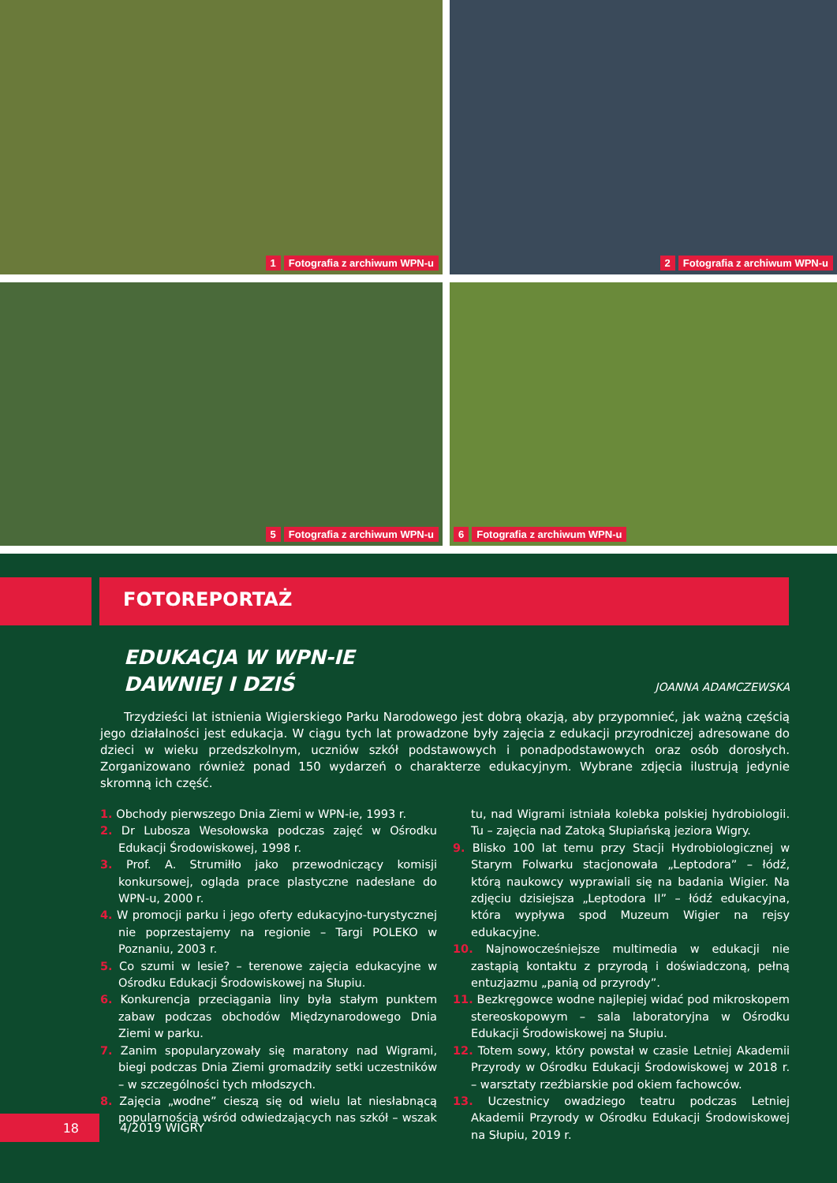1 Fotografia z archiwum WPN-u
2 Fotografia z archiwum WPN-u
5 Fotografia z archiwum WPN-u
6 Fotografia z archiwum WPN-u
FOTOREPORTAŻ
EDUKACJA W WPN-IE
DAWNIEJ I DZIŚ
JOANNA ADAMCZEWSKA
Trzydzieści lat istnienia Wigierskiego Parku Narodowego jest dobrą okazją, aby przypomnieć, jak ważną częścią jego działalności jest edukacja. W ciągu tych lat prowadzone były zajęcia z edukacji przyrodniczej adresowane do dzieci w wieku przedszkolnym, uczniów szkół podstawowych i ponadpodstawowych oraz osób dorosłych. Zorganizowano również ponad 150 wydarzeń o charakterze edukacyjnym. Wybrane zdjęcia ilustrują jedynie skromną ich część.
1. Obchody pierwszego Dnia Ziemi w WPN-ie, 1993 r.
2. Dr Lubosza Wesołowska podczas zajęć w Ośrodku Edukacji Środowiskowej, 1998 r.
3. Prof. A. Strumiłło jako przewodniczący komisji konkursowej, ogląda prace plastyczne nadesłane do WPN-u, 2000 r.
4. W promocji parku i jego oferty edukacyjno-turystycznej nie poprzestajemy na regionie – Targi POLEKO w Poznaniu, 2003 r.
5. Co szumi w lesie? – terenowe zajęcia edukacyjne w Ośrodku Edukacji Środowiskowej na Słupiu.
6. Konkurencja przeciągania liny była stałym punktem zabaw podczas obchodów Międzynarodowego Dnia Ziemi w parku.
7. Zanim spopularyzowały się maratony nad Wigrami, biegi podczas Dnia Ziemi gromadziły setki uczestników – w szczególności tych młodszych.
8. Zajęcia „wodne” cieszą się od wielu lat niesłabnącą popularnością wśród odwiedzających nas szkół – wszak tu, nad Wigrami istniała kolebka polskiej hydrobiologii. Tu – zajęcia nad Zatoką Słupiańską jeziora Wigry.
9. Blisko 100 lat temu przy Stacji Hydrobiologicznej w Starym Folwarku stacjonowała „Leptodora” – łódź, którą naukowcy wyprawiali się na badania Wigier. Na zdjęciu dzisiejsza „Leptodora II” – łódź edukacyjna, która wypływa spod Muzeum Wigier na rejsy edukacyjne.
10. Najnowocześniejsze multimedia w edukacji nie zastąpią kontaktu z przyrodą i doświadczoną, pełną entuzjazmu „panią od przyrody”.
11. Bezkręgowce wodne najlepiej widać pod mikroskopem stereoskopowym – sala laboratoryjna w Ośrodku Edukacji Środowiskowej na Słupiu.
12. Totem sowy, który powstał w czasie Letniej Akademii Przyrody w Ośrodku Edukacji Środowiskowej w 2018 r. – warsztaty rzeźbiarskie pod okiem fachowców.
13. Uczestnicy owadziego teatru podczas Letniej Akademii Przyrody w Ośrodku Edukacji Środowiskowej na Słupiu, 2019 r.
18
4/2019 WIGRY